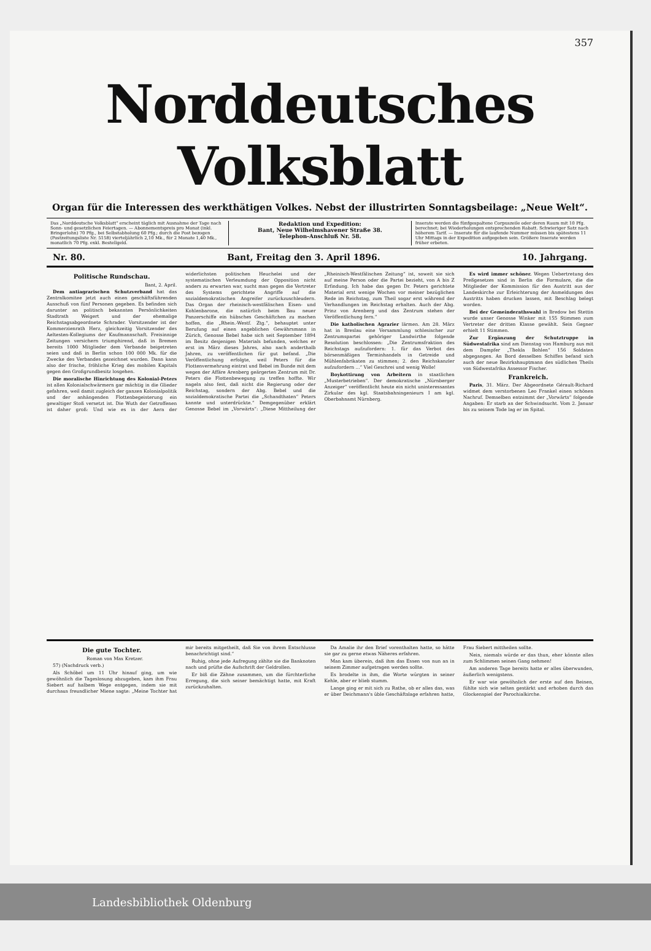357
Norddeutsches Volksblatt
Organ für die Interessen des werkthätigen Volkes. Nebst der illustrirten Sonntagsbeilage: „Neue Welt“.
Das „Norddeutsche Volksblatt“ erscheint täglich mit Ausnahme der Tage nach Sonn- und gesetzlichen Feiertagen. — Abonnementspreis pro Monat (inkl. Bringerlohn) 70 Pfg., bei Selbstabholung 60 Pfg.; durch die Post bezogen (Postzeitungsliste Nr. 5158) vierteljährlich 2,10 Mk., für 2 Monate 1,40 Mk., monatlich 70 Pfg. exkl. Bestellgeld.
Redaktion und Expedition:
Bant, Neue Wilhelmshavener Straße 38.
Telephon-Anschluß Nr. 58.
Inserate werden die fünfgespaltene Corpuszeile oder deren Raum mit 10 Pfg. berechnet; bei Wiederholungen entsprechenden Rabatt. Schwieriger Satz nach höherem Tarif. — Inserate für die laufende Nummer müssen bis spätestens 11 Uhr Mittags in der Expedition aufgegeben sein. Größere Inserate werden früher erbeten.
Nr. 80. Bant, Freitag den 3. April 1896. 10. Jahrgang.
Politische Rundschau.
Bant, 2. April.
Dem antiagrarischen Schutzverband hat das Zentralkomitee jetzt auch einen geschäftsführenden Ausschuß von fünf Personen gegeben. Es befinden sich darunter an politisch bekannten Persönlichkeiten Stadtrath Weigert und der ehemalige Reichstagsabgeordnete Schrader. Vorsitzender ist der Kommerzienrath Herz, gleichzeitig Vorsitzender des Aeltesten-Kollegiums der Kaufmannschaft. Freisinnige Zeitungen versichern triumphirend, daß in Bremen bereits 1000 Mitglieder dem Verbande beigetreten seien und daß in Berlin schon 100 000 Mk. für die Zwecke des Verbandes gezeichnet wurden. Dann kann also der frische, fröhliche Krieg des mobilen Kapitals gegen den Großgrundbesitz losgehen.
Die moralische Hinrichtung des Kolonial-Peters ist allen Kolonialschwärmern gar mächtig in die Glieder gefahren, weil damit zugleich der ganzen Kolonialpolitik und der anhängenden Flottenbegeisterung ein gewaltiger Stoß versetzt ist. Die Wuth der Getroffenen ist daher groß: Und wie es in der Aera der widerlichsten politischen Heuchelei und der systematischen Verleumdung der Opposition nicht anders zu erwarten war, sucht man gegen die Vertreter des Systems gerichtete Angriffe auf die sozialdemokratischen Angreifer zurückzuschleudern. Das Organ der rheinisch-westfälischen Eisen- und Kohlenbarone, die natürlich beim Bau neuer Panzerschiffe ein hübsches Geschäftchen zu machen hoffen, die „Rhein.-Westf. Ztg.“, behauptet unter Berufung auf einen angeblichen Gewährsmann in Zürich, Genosse Bebel habe sich seit September 1894 im Besitz desjenigen Materials befunden, welches er erst im März dieses Jahres, also nach anderthalb Jahren, zu veröffentlichen für gut befand. „Die Veröffentlichung erfolgte, weil Peters für die Flottenvermehrung eintrat und Bebel im Bunde mit dem wegen der Affäre Arenberg geärgerten Zentrum mit Dr. Peters die Flottenbewegung zu treffen hoffte. Wir nageln also fest, daß nicht die Regierung oder der Reichstag, sondern der Abg. Bebel und die sozialdemokratische Partei die „Schandthaten“ Peters kannte und unterdrückte.“ Demgegenüber erklärt Genosse Bebel im „Vorwärts“: „Diese Mittheilung der „Rheinisch-Westfälischen Zeitung“ ist, soweit sie sich auf meine Person oder die Partei bezieht, von A bis Z Erfindung. Ich habe das gegen Dr. Peters gerichtete Material erst wenige Wochen vor meiner bezüglichen Rede im Reichstag, zum Theil sogar erst während der Verhandlungen im Reichstag erhalten. Auch der Abg. Prinz von Arenberg und das Zentrum stehen der Veröffentlichung fern.“
Die katholischen Agrarier lärmen. Am 28. März hat in Breslau eine Versammlung schlesischer zur Zentrumspartei gehöriger Landwirthe folgende Resolution beschlossen: „Die Zentrumsfraktion des Reichstags aufzufordern: 1. für das Verbot des börsenmäßigen Terminhandels in Getreide und Mühlenfabrikaten zu stimmen; 2. den Reichskanzler aufzufordern ...“ Viel Geschrei und wenig Wolle!
Boykottirung von Arbeitern in staatlichen „Musterbetrieben“. Der demokratische „Nürnberger Anzeiger“ veröffentlicht heute ein nicht uninteressantes Zirkular des kgl. Staatsbahningenieurs I am kgl. Oberbahnamt Nürnberg.
Es wird immer schöner. Wegen Uebertretung des Preßgesetzes sind in Berlin die Formulare, die die Mitglieder der Kommission für den Austritt aus der Landeskirche zur Erleichterung der Anmeldungen des Austritts haben drucken lassen, mit Beschlag belegt worden.
Bei der Gemeinderathswahl in Bredow bei Stettin wurde unser Genosse Winker mit 155 Stimmen zum Vertreter der dritten Klasse gewählt. Sein Gegner erhielt 11 Stimmen.
Zur Ergänzung der Schutztruppe in Südwestafrika sind am Dienstag von Hamburg aus mit dem Dampfer „Thekla Bohlen“ 156 Soldaten abgegangen. An Bord desselben Schiffes befand sich auch der neue Bezirkshauptmann des südlichen Theils von Südwestafrika Assessor Fischer.
Frankreich.
Paris, 31. März. Der Abgeordnete Gérault-Richard widmet dem verstorbenen Leo Frankel einen schönen Nachruf. Demselben entnimmt der „Vorwärts“ folgende Angaben: Er starb an der Schwindsucht. Vom 2. Januar bis zu seinem Tode lag er im Spital.
Die gute Tochter.
Roman von Max Kretzer.
57) (Nachdruck verb.)
Als Schöbel um 11 Uhr hinauf ging, um wie gewöhnlich die Tageslosung abzugeben, kam ihm Frau Siebert auf halbem Wege entgegen, indem sie mit durchaus freundlicher Miene sagte: „Meine Tochter hat mir bereits mitgetheilt, daß Sie von ihrem Entschlusse benachrichtigt sind.“
Ruhig, ohne jede Aufregung zählte sie die Banknoten nach und prüfte die Aufschrift der Geldrollen.
Er biß die Zähne zusammen, um die fürchterliche Erregung, die sich seiner bemächtigt hatte, mit Kraft zurückzuhalten.
Da Amalie ihr den Brief vorenthalten hatte, so hätte sie gar zu gerne etwas Näheres erfahren.
Man kam überein, daß ihm das Essen von nun an in seinem Zimmer aufgetragen werden sollte.
Es brodelte in ihm, die Worte würgten in seiner Kehle, aber er blieb stumm.
Lange ging er mit sich zu Rathe, ob er alles das, was er über Deichmann's üble Geschäftslage erfahren hatte, Frau Siebert mittheilen sollte.
Nein, niemals würde er das thun, eher könnte alles zum Schlimmen seinen Gang nehmen!
Am anderen Tage bereits hatte er alles überwunden, äußerlich wenigstens.
Er war wie gewöhnlich der erste auf den Beinen, fühlte sich wie selten gestärkt und erhoben durch das Glockenspiel der Parochialkirche.
Landesbibliothek Oldenburg